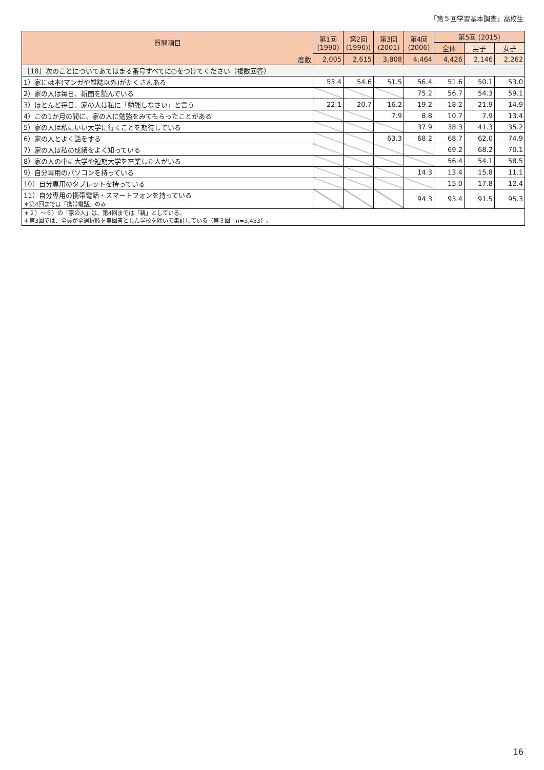「第５回学習基本調査」高校生
| 質問項目 | 第1回 (1990) | 第2回 (1996)) | 第3回 (2001) | 第4回 (2006) | 第5回 (2015) | | |
| --- | --- | --- | --- | --- | --- | --- | --- |
| | | | | | 全体 | 男子 | 女子 |
| 度数 | 2,005 | 2,615 | 3,808 | 4,464 | 4,426 | 2,146 | 2,262 |
| ［18］次のことについてあてはまる番号すべてに○をつけてください（複数回答） | | | | | | | |
| 1）家には本(マンガや雑誌以外)がたくさんある | 53.4 | 54.6 | 51.5 | 56.4 | 51.6 | 50.1 | 53.0 |
| 2）家の人は毎日、新聞を読んでいる | | | | 75.2 | 56.7 | 54.3 | 59.1 |
| 3）ほとんど毎日、家の人は私に「勉強しなさい」と言う | 22.1 | 20.7 | 16.2 | 19.2 | 18.2 | 21.9 | 14.9 |
| 4）この1か月の間に、家の人に勉強をみてもらったことがある | | | 7.9 | 8.8 | 10.7 | 7.9 | 13.4 |
| 5）家の人は私にいい大学に行くことを期待している | | | | 37.9 | 38.3 | 41.3 | 35.2 |
| 6）家の人とよく話をする | | | 63.3 | 68.2 | 68.7 | 62.0 | 74.9 |
| 7）家の人は私の成績をよく知っている | | | | | 69.2 | 68.2 | 70.1 |
| 8）家の人の中に大学や短期大学を卒業した人がいる | | | | | 56.4 | 54.1 | 58.5 |
| 9）自分専用のパソコンを持っている | | | | 14.3 | 13.4 | 15.8 | 11.1 |
| 10）自分専用のタブレットを持っている | | | | | 15.0 | 17.8 | 12.4 |
| 11）自分専用の携帯電話・スマートフォンを持っている ＊第4回までは「携帯電話」のみ | | | | 94.3 | 93.4 | 91.5 | 95.3 |
| ＊２）～６）の「家の人」は、第4回までは「親」としている。 ＊第3回では、全員が全選択肢を無回答とした学校を除いて集計している（第３回：n=3,453）。 | | | | | | | |
16